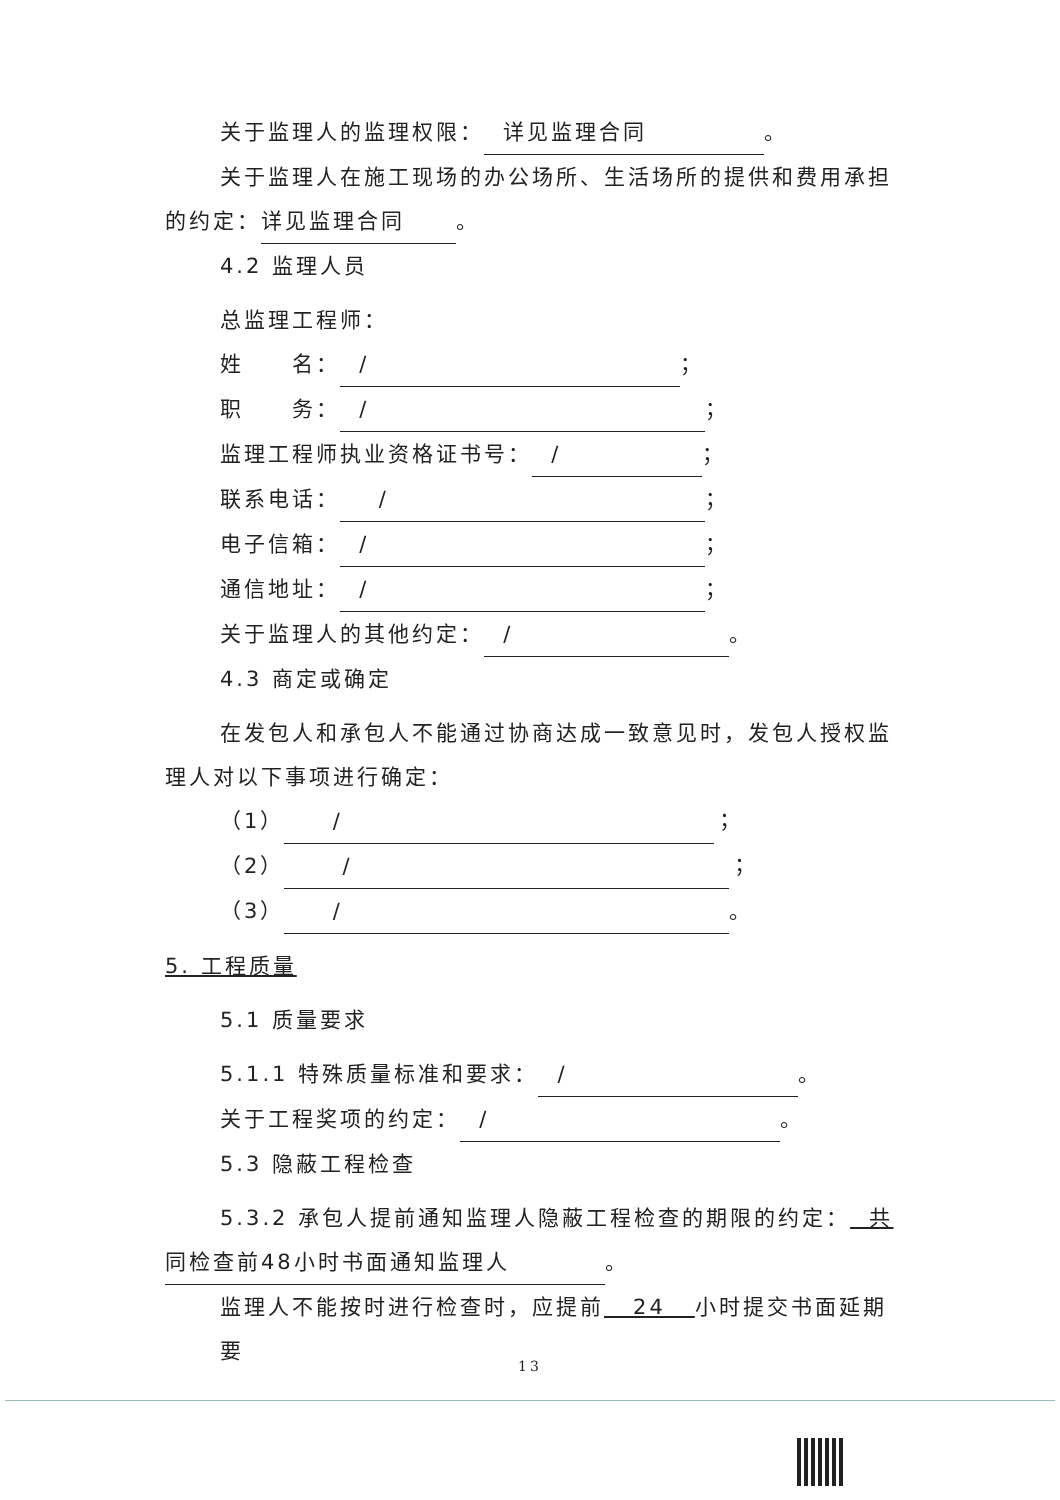关于监理人的监理权限： 详见监理合同 。
关于监理人在施工现场的办公场所、生活场所的提供和费用承担
的约定： 详见监理合同 。
4.2 监理人员
总监理工程师：
姓　　名： / ；
职　　务： / ；
监理工程师执业资格证书号： / ；
联系电话： / ；
电子信箱： / ；
通信地址： / ；
关于监理人的其他约定： / 。
4.3 商定或确定
在发包人和承包人不能通过协商达成一致意见时，发包人授权监
理人对以下事项进行确定：
（1） / ；
（2） / ；
（3） / 。
5. 工程质量
5.1 质量要求
5.1.1 特殊质量标准和要求： / 。
关于工程奖项的约定： / 。
5.3 隐蔽工程检查
5.3.2 承包人提前通知监理人隐蔽工程检查的期限的约定： 共
同检查前48小时书面通知监理人 。
监理人不能按时进行检查时，应提前 24 小时提交书面延期要
13